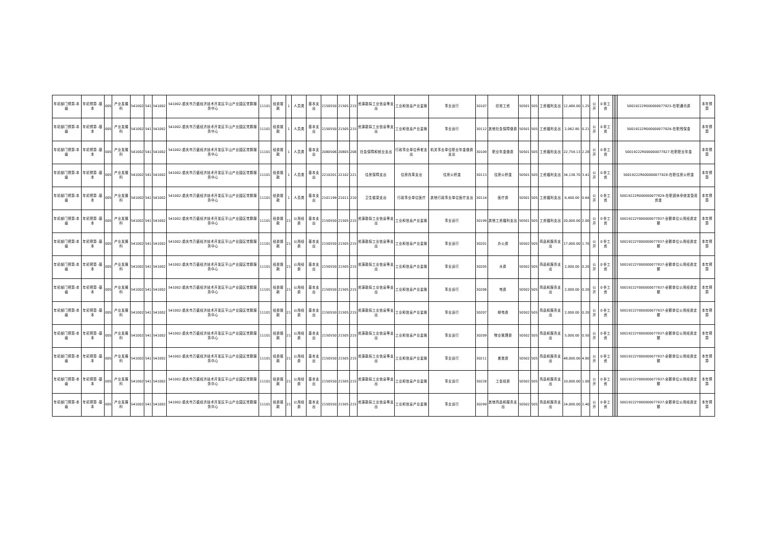| 年初部门预算-本级 | 年初预算 -基本 | 005 | 产业发展科 | 541002 | 541 | 541002 | 541002-重庆市万盛经济技术开发区平山产业园区党群服务中心 | 11101 | 经费拨款 | 1 | 人员类 | 基本支出 | 2150550 | 21505 | 215 | 资源勘探工业信息等支出 | 工业和信息产业监管 | 事业运行 | 30107 | 绩效工资 | 50501 | 505 | 工资福利支出 | 12,480.00 | 1.25 | 公开 | 0 非工资 | | | | 50019222R000000077825-在职通讯费 | 本年预算 |
| 年初部门预算-本级 | 年初预算 -基本 | 005 | 产业发展科 | 541002 | 541 | 541002 | 541002-重庆市万盛经济技术开发区平山产业园区党群服务中心 | 11101 | 经费拨款 | 1 | 人员类 | 基本支出 | 2150550 | 21505 | 215 | 资源勘探工业信息等支出 | 工业和信息产业监管 | 事业运行 | 30112 | 其他社会保障缴费 | 50501 | 505 | 工资福利支出 | 2,062.80 | 0.21 | 公开 | 0 非工资 | | | | 50019222R000000077826-在职残保金 | 本年预算 |
| 年初部门预算-本级 | 年初预算 -基本 | 005 | 产业发展科 | 541002 | 541 | 541002 | 541002-重庆市万盛经济技术开发区平山产业园区党群服务中心 | 11101 | 经费拨款 | 1 | 人员类 | 基本支出 | 2080506 | 20805 | 208 | 社会保障和就业支出 | 行政事业单位养老支出 | 机关事业单位职业年金缴费支出 | 30109 | 职业年金缴费 | 50501 | 505 | 工资福利支出 | 22,759.13 | 2.28 | 公开 | 0 非工资 | | | | 50019222R000000077827-在职职业年金 | 本年预算 |
| 年初部门预算-本级 | 年初预算 -基本 | 005 | 产业发展科 | 541002 | 541 | 541002 | 541002-重庆市万盛经济技术开发区平山产业园区党群服务中心 | 11101 | 经费拨款 | 1 | 人员类 | 基本支出 | 2210201 | 22102 | 221 | 住房保障支出 | 住房改革支出 | 住房公积金 | 30113 | 住房公积金 | 50501 | 505 | 工资福利支出 | 34,138.70 | 3.41 | 公开 | 0 非工资 | | | | 50019222R000000077828-在职住房公积金 | 本年预算 |
| 年初部门预算-本级 | 年初预算 -基本 | 005 | 产业发展科 | 541002 | 541 | 541002 | 541002-重庆市万盛经济技术开发区平山产业园区党群服务中心 | 11101 | 经费拨款 | 1 | 人员类 | 基本支出 | 2101199 | 21011 | 210 | 卫生健康支出 | 行政事业单位医疗 | 其他行政事业单位医疗支出 | 30114 | 医疗费 | 50501 | 505 | 工资福利支出 | 6,400.00 | 0.64 | 公开 | 0 非工资 | | | | 50019222R000000077829-在职退休非统发垫底资金 | 本年预算 |
| 年初部门预算-本级 | 年初预算 -基本 | 005 | 产业发展科 | 541002 | 541 | 541002 | 541002-重庆市万盛经济技术开发区平山产业园区党群服务中心 | 11101 | 经费拨款 | 21 | 公用经费 | 基本支出 | 2150550 | 21505 | 215 | 资源勘探工业信息等支出 | 工业和信息产业监管 | 事业运行 | 30199 | 其他工资福利支出 | 50501 | 505 | 工资福利支出 | 20,000.00 | 2.00 | 公开 | 0 非工资 | | | | 50019222Y000000077837-全额单位公用经费定额 | 本年预算 |
| 年初部门预算-本级 | 年初预算 -基本 | 005 | 产业发展科 | 541002 | 541 | 541002 | 541002-重庆市万盛经济技术开发区平山产业园区党群服务中心 | 11101 | 经费拨款 | 21 | 公用经费 | 基本支出 | 2150550 | 21505 | 215 | 资源勘探工业信息等支出 | 工业和信息产业监管 | 事业运行 | 30201 | 办公费 | 50502 | 505 | 商品和服务支出 | 17,000.00 | 1.70 | 公开 | 0 非工资 | | | | 50019222Y000000077837-全额单位公用经费定额 | 本年预算 |
| 年初部门预算-本级 | 年初预算 -基本 | 005 | 产业发展科 | 541002 | 541 | 541002 | 541002-重庆市万盛经济技术开发区平山产业园区党群服务中心 | 11101 | 经费拨款 | 21 | 公用经费 | 基本支出 | 2150550 | 21505 | 215 | 资源勘探工业信息等支出 | 工业和信息产业监管 | 事业运行 | 30205 | 水费 | 50502 | 505 | 商品和服务支出 | 2,000.00 | 0.20 | 公开 | 0 非工资 | | | | 50019222Y000000077837-全额单位公用经费定额 | 本年预算 |
| 年初部门预算-本级 | 年初预算 -基本 | 005 | 产业发展科 | 541002 | 541 | 541002 | 541002-重庆市万盛经济技术开发区平山产业园区党群服务中心 | 11101 | 经费拨款 | 21 | 公用经费 | 基本支出 | 2150550 | 21505 | 215 | 资源勘探工业信息等支出 | 工业和信息产业监管 | 事业运行 | 30206 | 电费 | 50502 | 505 | 商品和服务支出 | 2,000.00 | 0.20 | 公开 | 0 非工资 | | | | 50019222Y000000077837-全额单位公用经费定额 | 本年预算 |
| 年初部门预算-本级 | 年初预算 -基本 | 005 | 产业发展科 | 541002 | 541 | 541002 | 541002-重庆市万盛经济技术开发区平山产业园区党群服务中心 | 11101 | 经费拨款 | 21 | 公用经费 | 基本支出 | 2150550 | 21505 | 215 | 资源勘探工业信息等支出 | 工业和信息产业监管 | 事业运行 | 30207 | 邮电费 | 50502 | 505 | 商品和服务支出 | 2,000.00 | 0.20 | 公开 | 0 非工资 | | | | 50019222Y000000077837-全额单位公用经费定额 | 本年预算 |
| 年初部门预算-本级 | 年初预算 -基本 | 005 | 产业发展科 | 541002 | 541 | 541002 | 541002-重庆市万盛经济技术开发区平山产业园区党群服务中心 | 11101 | 经费拨款 | 21 | 公用经费 | 基本支出 | 2150550 | 21505 | 215 | 资源勘探工业信息等支出 | 工业和信息产业监管 | 事业运行 | 30209 | 物业管理费 | 50502 | 505 | 商品和服务支出 | 5,000.00 | 0.50 | 公开 | 0 非工资 | | | | 50019222Y000000077837-全额单位公用经费定额 | 本年预算 |
| 年初部门预算-本级 | 年初预算 -基本 | 005 | 产业发展科 | 541002 | 541 | 541002 | 541002-重庆市万盛经济技术开发区平山产业园区党群服务中心 | 11101 | 经费拨款 | 21 | 公用经费 | 基本支出 | 2150550 | 21505 | 215 | 资源勘探工业信息等支出 | 工业和信息产业监管 | 事业运行 | 30211 | 差旅费 | 50502 | 505 | 商品和服务支出 | 48,000.00 | 4.80 | 公开 | 0 非工资 | | | | 50019222Y000000077837-全额单位公用经费定额 | 本年预算 |
| 年初部门预算-本级 | 年初预算 -基本 | 005 | 产业发展科 | 541002 | 541 | 541002 | 541002-重庆市万盛经济技术开发区平山产业园区党群服务中心 | 11101 | 经费拨款 | 21 | 公用经费 | 基本支出 | 2150550 | 21505 | 215 | 资源勘探工业信息等支出 | 工业和信息产业监管 | 事业运行 | 30228 | 工会经费 | 50502 | 505 | 商品和服务支出 | 10,000.00 | 1.00 | 公开 | 0 非工资 | | | | 50019222Y000000077837-全额单位公用经费定额 | 本年预算 |
| 年初部门预算-本级 | 年初预算 -基本 | 005 | 产业发展科 | 541002 | 541 | 541002 | 541002-重庆市万盛经济技术开发区平山产业园区党群服务中心 | 11101 | 经费拨款 | 21 | 公用经费 | 基本支出 | 2150550 | 21505 | 215 | 资源勘探工业信息等支出 | 工业和信息产业监管 | 事业运行 | 30299 | 其他商品和服务支出 | 50502 | 505 | 商品和服务支出 | 24,000.00 | 2.40 | 公开 | 0 非工资 | | | | 50019222Y000000077837-全额单位公用经费定额 | 本年预算 |